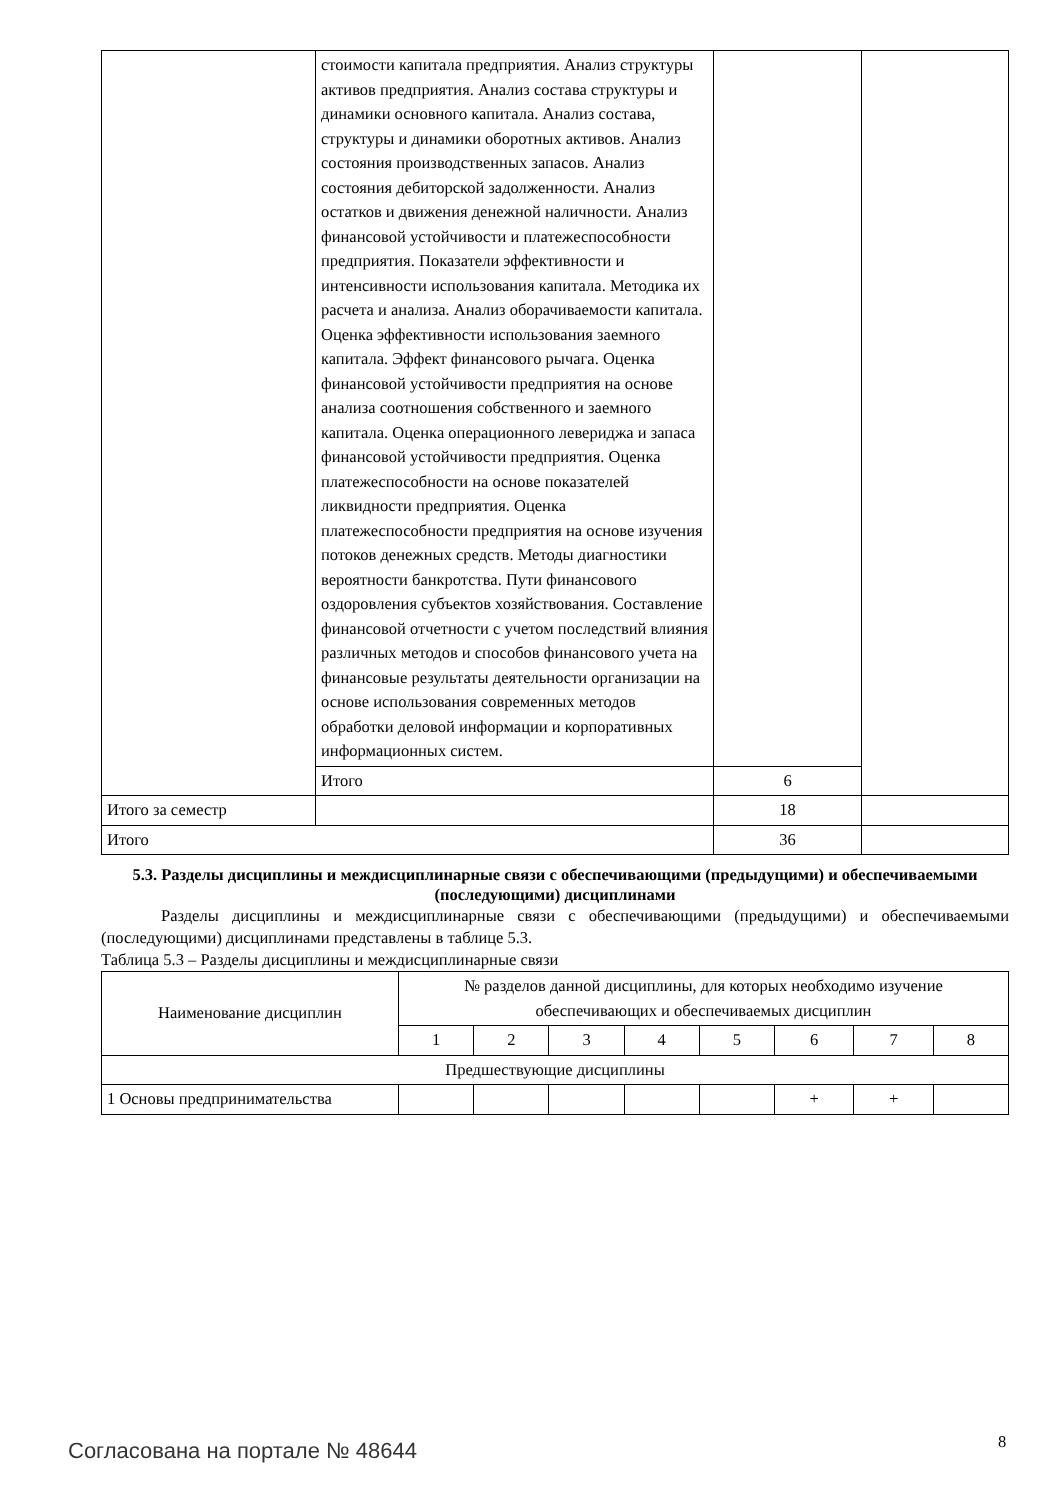| | стоимости капитала предприятия. Анализ структуры активов предприятия. Анализ состава структуры и динамики основного капитала. Анализ состава, структуры и динамики оборотных активов. Анализ состояния производственных запасов. Анализ состояния дебиторской задолженности. Анализ остатков и движения денежной наличности. Анализ финансовой устойчивости и платежеспособности предприятия. Показатели эффективности и интенсивности использования капитала. Методика их расчета и анализа. Анализ оборачиваемости капитала. Оценка эффективности использования заемного капитала. Эффект финансового рычага. Оценка финансовой устойчивости предприятия на основе анализа соотношения собственного и заемного капитала. Оценка операционного левериджа и запаса финансовой устойчивости предприятия. Оценка платежеспособности на основе показателей ликвидности предприятия. Оценка платежеспособности предприятия на основе изучения потоков денежных средств. Методы диагностики вероятности банкротства. Пути финансового оздоровления субъектов хозяйствования. Составление финансовой отчетности с учетом последствий влияния различных методов и способов финансового учета на финансовые результаты деятельности организации на основе использования современных методов обработки деловой информации и корпоративных информационных систем. | | |
| | Итого | 6 | |
| Итого за семестр | | 18 | |
| Итого | | 36 | |
5.3. Разделы дисциплины и междисциплинарные связи с обеспечивающими (предыдущими) и обеспечиваемыми (последующими) дисциплинами
Разделы дисциплины и междисциплинарные связи с обеспечивающими (предыдущими) и обеспечиваемыми (последующими) дисциплинами представлены в таблице 5.3.
Таблица 5.3 – Разделы дисциплины и междисциплинарные связи
| Наименование дисциплин | № разделов данной дисциплины, для которых необходимо изучение обеспечивающих и обеспечиваемых дисциплин | | | | | | | |
| --- | --- | --- | --- | --- | --- | --- | --- | --- |
| | 1 | 2 | 3 | 4 | 5 | 6 | 7 | 8 |
| Предшествующие дисциплины | | | | | | | | |
| 1 Основы предпринимательства | | | | | | + | + | |
Согласована на портале № 48644 8